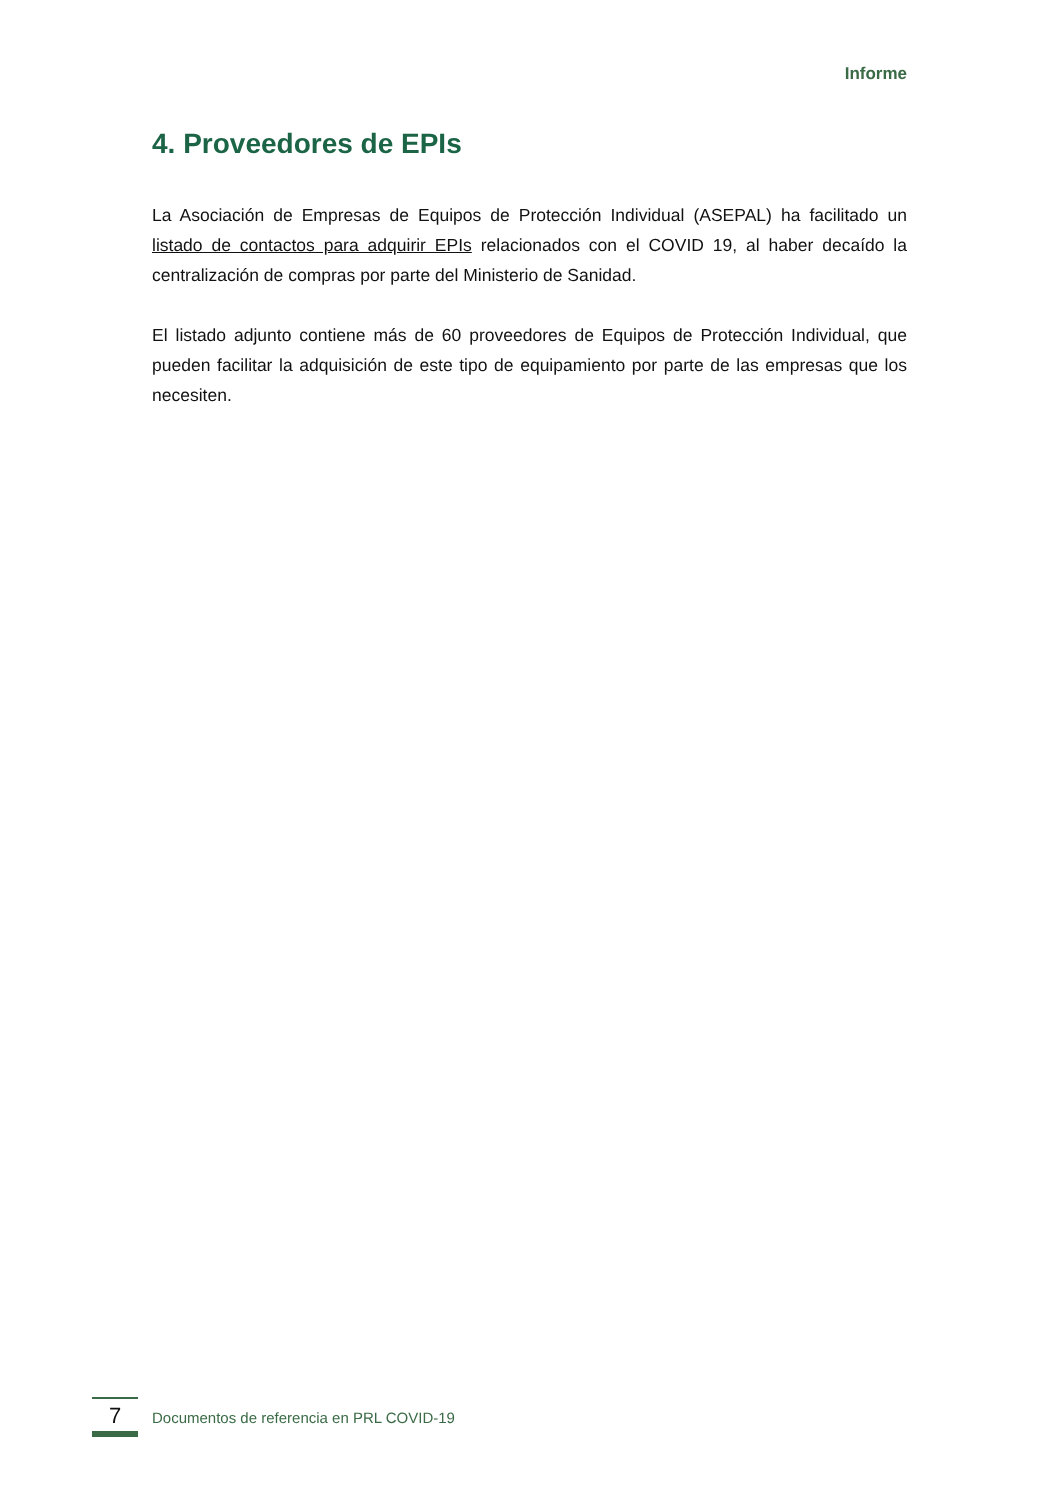Informe
4. Proveedores de EPIs
La Asociación de Empresas de Equipos de Protección Individual (ASEPAL) ha facilitado un listado de contactos para adquirir EPIs relacionados con el COVID 19, al haber decaído la centralización de compras por parte del Ministerio de Sanidad.
El listado adjunto contiene más de 60 proveedores de Equipos de Protección Individual, que pueden facilitar la adquisición de este tipo de equipamiento por parte de las empresas que los necesiten.
7
Documentos de referencia en PRL COVID-19